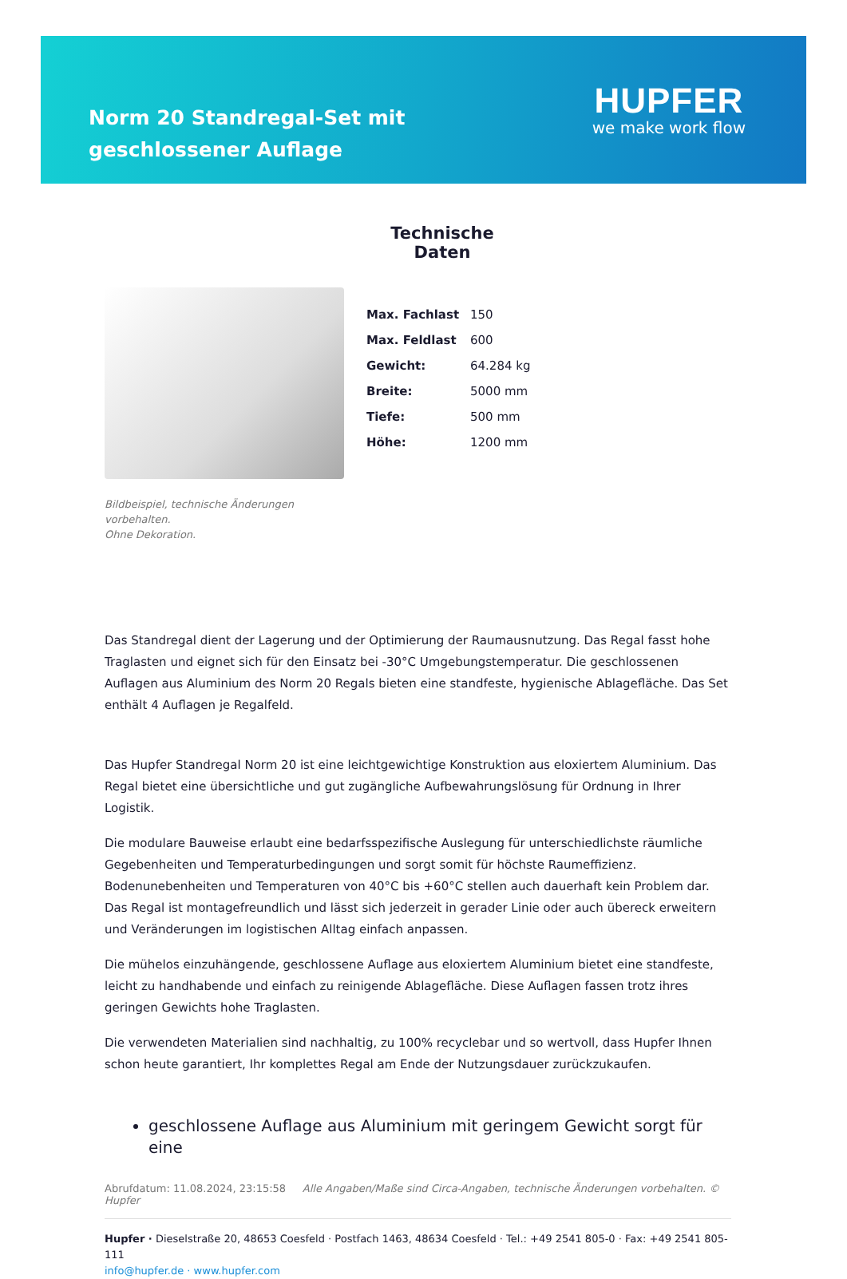Norm 20 Standregal-Set mit geschlossener Auflage
HUPFER
we make work flow
Bildbeispiel, technische Änderungen vorbehalten.
Ohne Dekoration.
Technische Daten
| Max. Fachlast | 150 |
| Max. Feldlast | 600 |
| Gewicht: | 64.284 kg |
| Breite: | 5000 mm |
| Tiefe: | 500 mm |
| Höhe: | 1200 mm |
Das Standregal dient der Lagerung und der Optimierung der Raumausnutzung. Das Regal fasst hohe Traglasten und eignet sich für den Einsatz bei -30°C Umgebungstemperatur. Die geschlossenen Auflagen aus Aluminium des Norm 20 Regals bieten eine standfeste, hygienische Ablagefläche. Das Set enthält 4 Auflagen je Regalfeld.
Das Hupfer Standregal Norm 20 ist eine leichtgewichtige Konstruktion aus eloxiertem Aluminium. Das Regal bietet eine übersichtliche und gut zugängliche Aufbewahrungslösung für Ordnung in Ihrer Logistik.
Die modulare Bauweise erlaubt eine bedarfsspezifische Auslegung für unterschiedlichste räumliche Gegebenheiten und Temperaturbedingungen und sorgt somit für höchste Raumeffizienz. Bodenunebenheiten und Temperaturen von 40°C bis +60°C stellen auch dauerhaft kein Problem dar. Das Regal ist montagefreundlich und lässt sich jederzeit in gerader Linie oder auch übereck erweitern und Veränderungen im logistischen Alltag einfach anpassen.
Die mühelos einzuhängende, geschlossene Auflage aus eloxiertem Aluminium bietet eine standfeste, leicht zu handhabende und einfach zu reinigende Ablagefläche. Diese Auflagen fassen trotz ihres geringen Gewichts hohe Traglasten.
Die verwendeten Materialien sind nachhaltig, zu 100% recyclebar und so wertvoll, dass Hupfer Ihnen schon heute garantiert, Ihr komplettes Regal am Ende der Nutzungsdauer zurückzukaufen.
geschlossene Auflage aus Aluminium mit geringem Gewicht sorgt für eine
Abrufdatum: 11.08.2024, 23:15:58 Alle Angaben/Maße sind Circa-Angaben, technische Änderungen vorbehalten. © Hupfer
Hupfer · Dieselstraße 20, 48653 Coesfeld · Postfach 1463, 48634 Coesfeld · Tel.: +49 2541 805-0 · Fax: +49 2541 805-111
info@hupfer.de · www.hupfer.com